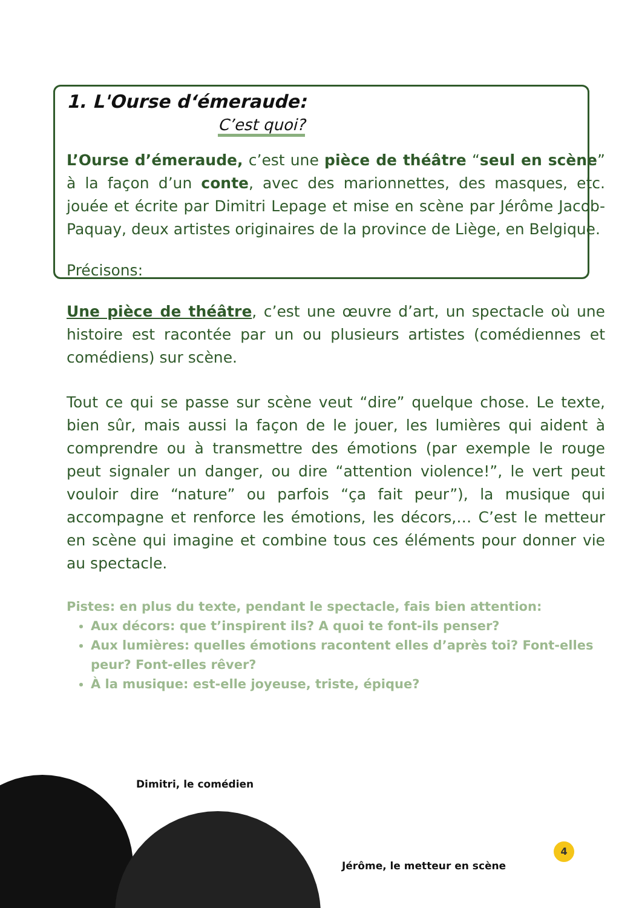1. L'Ourse d‘émeraude:
C’est quoi?
L’Ourse d’émeraude, c’est une pièce de théâtre “seul en scène” à la façon d’un conte, avec des marionnettes, des masques, etc. jouée et écrite par Dimitri Lepage et mise en scène par Jérôme Jacob-Paquay, deux artistes originaires de la province de Liège, en Belgique.
Précisons:
Une pièce de théâtre, c’est une œuvre d’art, un spectacle où une histoire est racontée par un ou plusieurs artistes (comédiennes et comédiens) sur scène.
Tout ce qui se passe sur scène veut “dire” quelque chose. Le texte, bien sûr, mais aussi la façon de le jouer, les lumières qui aident à comprendre ou à transmettre des émotions (par exemple le rouge peut signaler un danger, ou dire “attention violence!”, le vert peut vouloir dire “nature” ou parfois “ça fait peur”), la musique qui accompagne et renforce les émotions, les décors,… C’est le metteur en scène qui imagine et combine tous ces éléments pour donner vie au spectacle.
Pistes: en plus du texte, pendant le spectacle, fais bien attention:
Aux décors: que t’inspirent ils? A quoi te font-ils penser?
Aux lumières: quelles émotions racontent elles d’après toi? Font-elles peur? Font-elles rêver?
À la musique: est-elle joyeuse, triste, épique?
Dimitri, le comédien
Jérôme, le metteur en scène
4